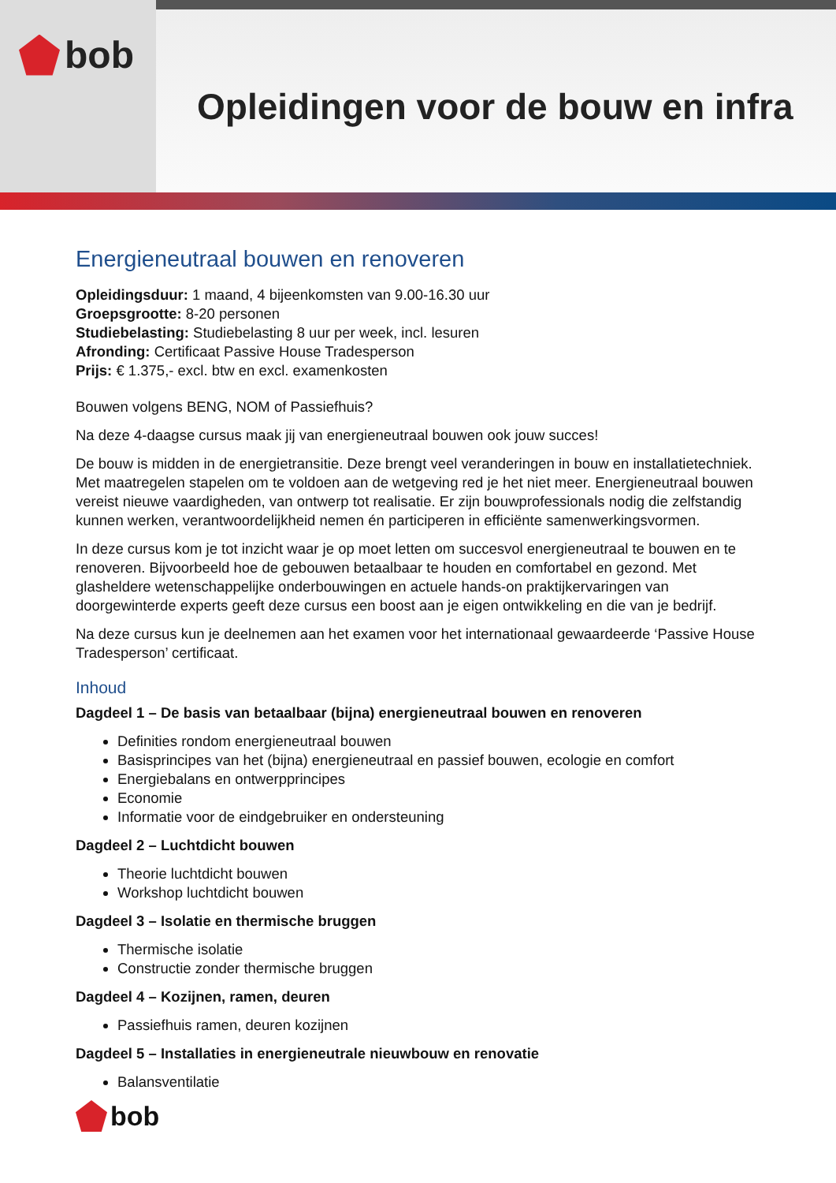bob
Opleidingen voor de bouw en infra
Energieneutraal bouwen en renoveren
Opleidingsduur: 1 maand, 4 bijeenkomsten van 9.00-16.30 uur
Groepsgrootte: 8-20 personen
Studiebelasting: Studiebelasting 8 uur per week, incl. lesuren
Afronding: Certificaat Passive House Tradesperson
Prijs: € 1.375,- excl. btw en excl. examenkosten
Bouwen volgens BENG, NOM of Passiefhuis?
Na deze 4-daagse cursus maak jij van energieneutraal bouwen ook jouw succes!
De bouw is midden in de energietransitie. Deze brengt veel veranderingen in bouw en installatietechniek. Met maatregelen stapelen om te voldoen aan de wetgeving red je het niet meer. Energieneutraal bouwen vereist nieuwe vaardigheden, van ontwerp tot realisatie. Er zijn bouwprofessionals nodig die zelfstandig kunnen werken, verantwoordelijkheid nemen én participeren in efficiënte samenwerkingsvormen.
In deze cursus kom je tot inzicht waar je op moet letten om succesvol energieneutraal te bouwen en te renoveren. Bijvoorbeeld hoe de gebouwen betaalbaar te houden en comfortabel en gezond. Met glasheldere wetenschappelijke onderbouwingen en actuele hands-on praktijkervaringen van doorgewinterde experts geeft deze cursus een boost aan je eigen ontwikkeling en die van je bedrijf.
Na deze cursus kun je deelnemen aan het examen voor het internationaal gewaardeerde ‘Passive House Tradesperson’ certificaat.
Inhoud
Dagdeel 1 – De basis van betaalbaar (bijna) energieneutraal bouwen en renoveren
Definities rondom energieneutraal bouwen
Basisprincipes van het (bijna) energieneutraal en passief bouwen, ecologie en comfort
Energiebalans en ontwerpprincipes
Economie
Informatie voor de eindgebruiker en ondersteuning
Dagdeel 2 – Luchtdicht bouwen
Theorie luchtdicht bouwen
Workshop luchtdicht bouwen
Dagdeel 3 – Isolatie en thermische bruggen
Thermische isolatie
Constructie zonder thermische bruggen
Dagdeel 4 – Kozijnen, ramen, deuren
Passiefhuis ramen, deuren kozijnen
Dagdeel 5 – Installaties in energieneutrale nieuwbouw en renovatie
Balansventilatie
bob